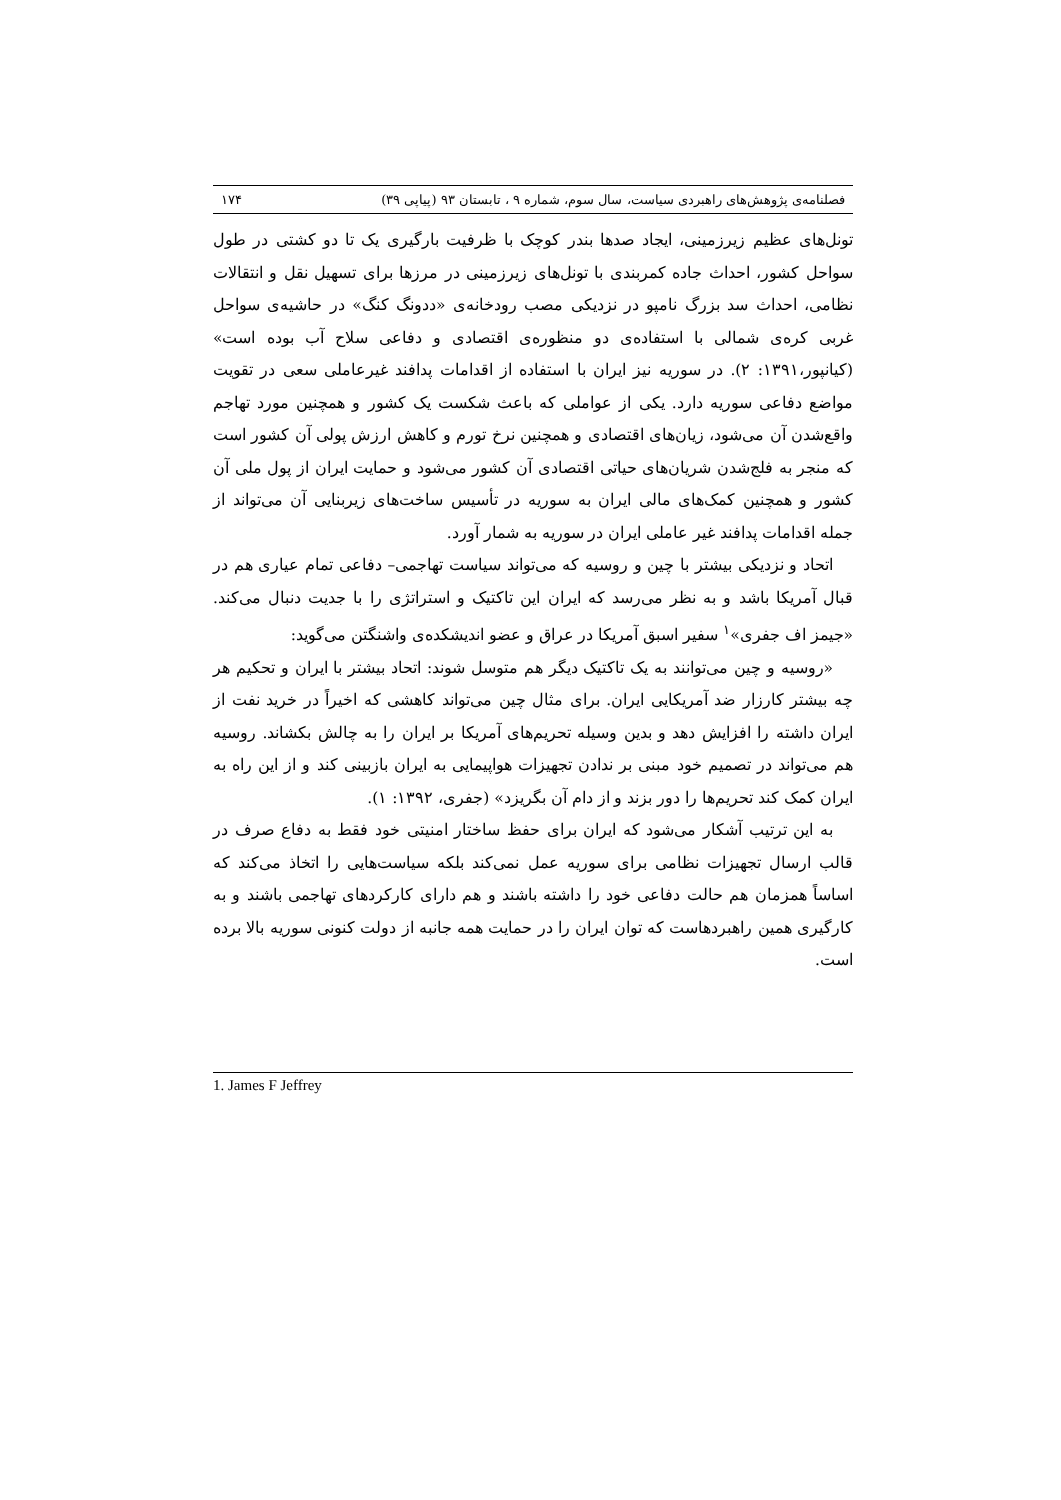فصلنامه‌ی پژوهش‌های راهبردی سیاست، سال سوم، شماره ۹ ، تابستان ۹۳ (پیاپی ۳۹) ۱۷۴
تونل‌های عظیم زیرزمینی، ایجاد صدها بندر کوچک با ظرفیت بارگیری یک تا دو کشتی در طول سواحل کشور، احداث جاده کمربندی با تونل‌های زیرزمینی در مرزها برای تسهیل نقل و انتقالات نظامی، احداث سد بزرگ نامپو در نزدیکی مصب رودخانه‌ی «ددونگ کنگ» در حاشیه‌ی سواحل غربی کره‌ی شمالی با استفاده‌ی دو منظوره‌ی اقتصادی و دفاعی سلاح آب بوده است» (کیانپور،۱۳۹۱: ۲). در سوریه نیز ایران با استفاده از اقدامات پدافند غیرعاملی سعی در تقویت مواضع دفاعی سوریه دارد. یکی از عواملی که باعث شکست یک کشور و همچنین مورد تهاجم واقع‌شدن آن می‌شود، زیان‌های اقتصادی و همچنین نرخ تورم و کاهش ارزش پولی آن کشور است که منجر به فلج‌شدن شریان‌های حیاتی اقتصادی آن کشور می‌شود و حمایت ایران از پول ملی آن کشور و همچنین کمک‌های مالی ایران به سوریه در تأسیس ساخت‌های زیربنایی آن می‌تواند از جمله اقدامات پدافند غیر عاملی ایران در سوریه به شمار آورد.
اتحاد و نزدیکی بیشتر با چین و روسیه که می‌تواند سیاست تهاجمی– دفاعی تمام عیاری هم در قبال آمریکا باشد و به نظر می‌رسد که ایران این تاکتیک و استراتژی را با جدیت دنبال می‌کند. «جیمز اف جفری»<sup>۱</sup> سفیر اسبق آمریکا در عراق و عضو اندیشکده‌ی واشنگتن می‌گوید:
«روسیه و چین می‌توانند به یک تاکتیک دیگر هم متوسل شوند: اتحاد بیشتر با ایران و تحکیم هر چه بیشتر کارزار ضد آمریکایی ایران. برای مثال چین می‌تواند کاهشی که اخیراً در خرید نفت از ایران داشته را افزایش دهد و بدین وسیله تحریم‌های آمریکا بر ایران را به چالش بکشاند. روسیه هم می‌تواند در تصمیم خود مبنی بر ندادن تجهیزات هواپیمایی به ایران بازبینی کند و از این راه به ایران کمک کند تحریم‌ها را دور بزند و از دام آن بگریزد» (جفری، ۱۳۹۲: ۱).
به این ترتیب آشکار می‌شود که ایران برای حفظ ساختار امنیتی خود فقط به دفاع صرف در قالب ارسال تجهیزات نظامی برای سوریه عمل نمی‌کند بلکه سیاست‌هایی را اتخاذ می‌کند که اساساً همزمان هم حالت دفاعی خود را داشته باشند و هم دارای کارکردهای تهاجمی باشند و به کارگیری همین راهبردهاست که توان ایران را در حمایت همه جانبه از دولت کنونی سوریه بالا برده است.
1. James F Jeffrey